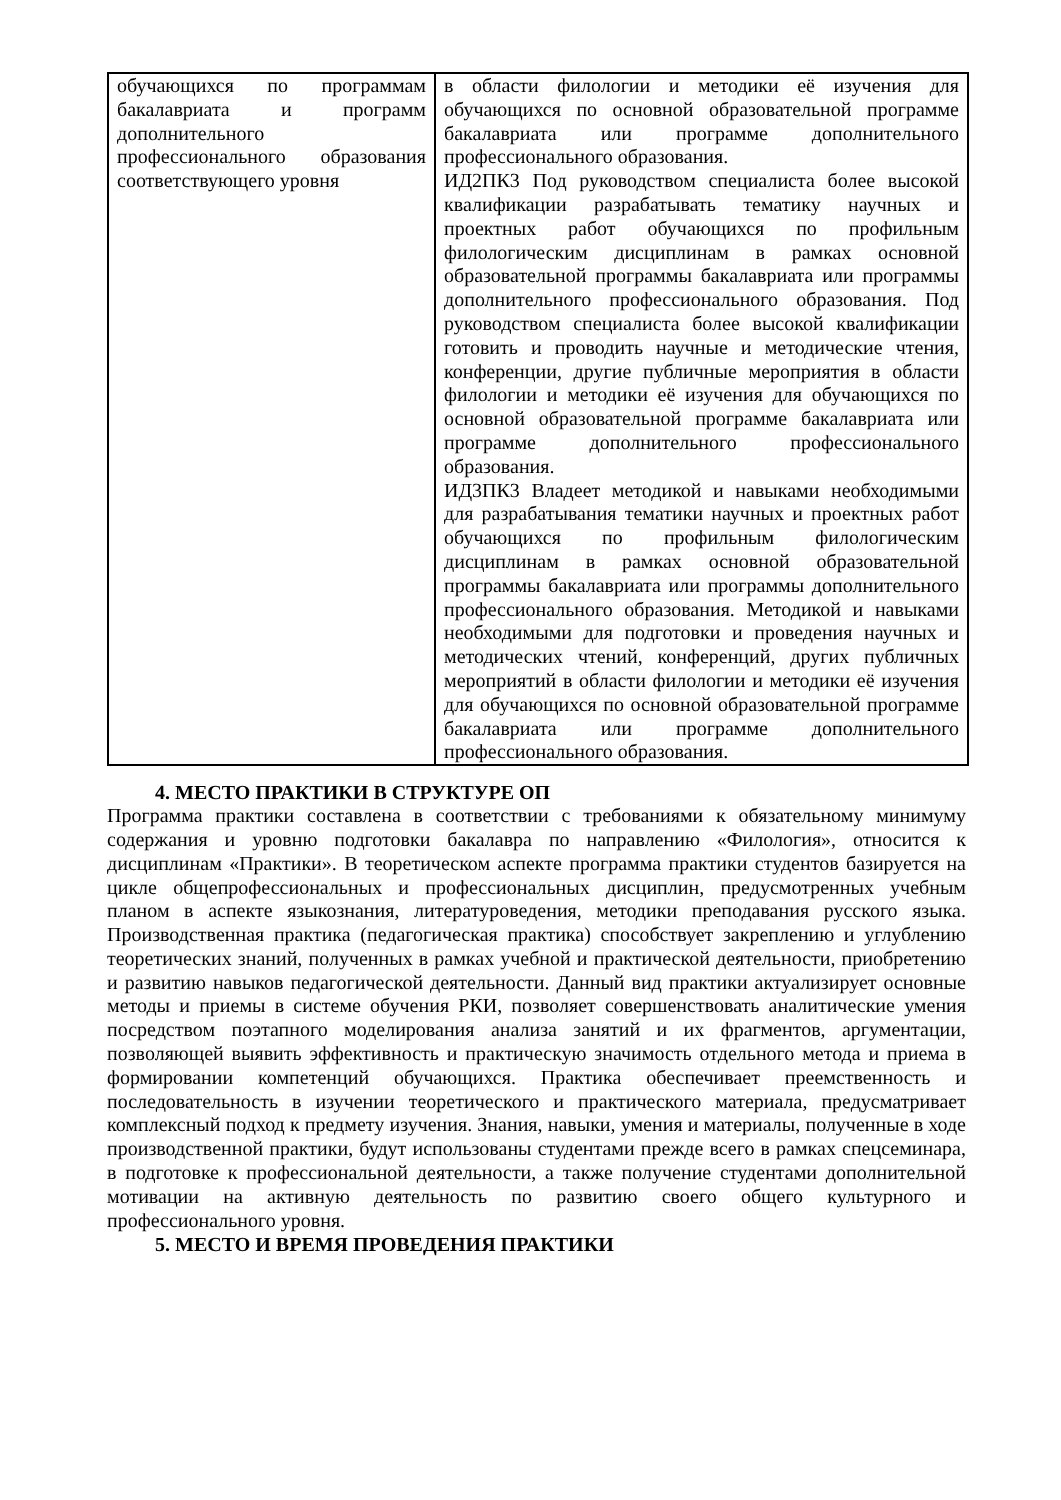| обучающихся по программам бакалавриата и программ дополнительного профессионального образования соответствующего уровня | в области филологии и методики её изучения для обучающихся по основной образовательной программе бакалавриата или программе дополнительного профессионального образования. ИД2ПК3 Под руководством специалиста более высокой квалификации разрабатывать тематику научных и проектных работ обучающихся по профильным филологическим дисциплинам в рамках основной образовательной программы бакалавриата или программы дополнительного профессионального образования. Под руководством специалиста более высокой квалификации готовить и проводить научные и методические чтения, конференции, другие публичные мероприятия в области филологии и методики её изучения для обучающихся по основной образовательной программе бакалавриата или программе дополнительного профессионального образования. ИД3ПК3 Владеет методикой и навыками необходимыми для разрабатывания тематики научных и проектных работ обучающихся по профильным филологическим дисциплинам в рамках основной образовательной программы бакалавриата или программы дополнительного профессионального образования. Методикой и навыками необходимыми для подготовки и проведения научных и методических чтений, конференций, других публичных мероприятий в области филологии и методики её изучения для обучающихся по основной образовательной программе бакалавриата или программе дополнительного профессионального образования. |
4. МЕСТО ПРАКТИКИ В СТРУКТУРЕ ОП
Программа практики составлена в соответствии с требованиями к обязательному минимуму содержания и уровню подготовки бакалавра по направлению «Филология», относится к дисциплинам «Практики». В теоретическом аспекте программа практики студентов базируется на цикле общепрофессиональных и профессиональных дисциплин, предусмотренных учебным планом в аспекте языкознания, литературоведения, методики преподавания русского языка. Производственная практика (педагогическая практика) способствует закреплению и углублению теоретических знаний, полученных в рамках учебной и практической деятельности, приобретению и развитию навыков педагогической деятельности. Данный вид практики актуализирует основные методы и приемы в системе обучения РКИ, позволяет совершенствовать аналитические умения посредством поэтапного моделирования анализа занятий и их фрагментов, аргументации, позволяющей выявить эффективность и практическую значимость отдельного метода и приема в формировании компетенций обучающихся. Практика обеспечивает преемственность и последовательность в изучении теоретического и практического материала, предусматривает комплексный подход к предмету изучения. Знания, навыки, умения и материалы, полученные в ходе производственной практики, будут использованы студентами прежде всего в рамках спецсеминара, в подготовке к профессиональной деятельности, а также получение студентами дополнительной мотивации на активную деятельность по развитию своего общего культурного и профессионального уровня.
5. МЕСТО И ВРЕМЯ ПРОВЕДЕНИЯ ПРАКТИКИ